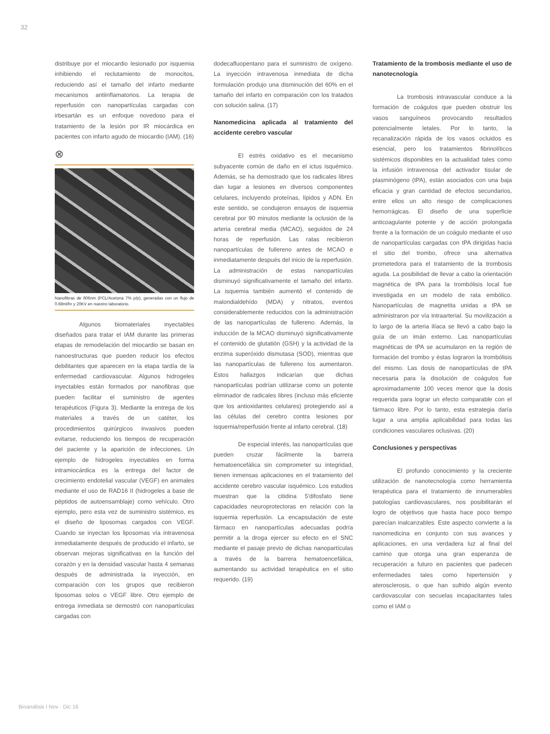32
distribuye por el miocardio lesionado por isquemia inhibiendo el reclutamiento de monocitos, reduciendo así el tamaño del infarto mediante mecanismos antiinfla­matorios. La terapia de reperfusión con nanopartículas cargadas con irbesartán es un enfoque novedoso para el tratamiento de la lesión por IR miocárdica en pacientes con infarto agudo de miocardio (IAM). (16)
⊗
Nanofibras de 606nm (PCL/Acetona 7% p/p), generadas con un flujo de 0.68ml/hr y 20KV en nuestro laboratorio.
Algunos biomateriales inyectables diseñados para tratar el IAM durante las primeras etapas de remodelación del miocardio se basan en nanoestructuras que pueden reducir los efectos debilitantes que aparecen en la etapa tardía de la enferme­dad cardiovascular. Algunos hidrogeles inyectables están formados por nanofibras que pueden facilitar el suministro de agentes terapéuticos (Figura 3). Mediante la entrega de los materiales a través de un catéter, los procedimientos quirúrgicos invasivos pueden evitarse, reduciendo los tiempos de recuperación del paciente y la aparición de infecciones. Un ejemplo de hidrogeles inyectables en forma intramiocárdica es la entrega del factor de crecimiento endotelial vascular (VEGF) en animales mediante el uso de RAD16 II (hidrogeles a base de péptidos de autoensamblaje) como vehículo. Otro ejemplo, pero esta vez de suministro sistémico, es el diseño de liposomas cargados con VEGF. Cuando se inyectan los liposomas vía intravenosa inmediatamente después de producido el infarto, se observan mejoras significativas en la función del corazón y en la densidad vascular hasta 4 semanas después de administrada la inyección, en comparación con los grupos que recibieron liposomas solos o VEGF libre. Otro ejemplo de entrega inmediata se demostró con nanopartículas cargadas con
dodecafluopentano para el suministro de oxígeno. La inyección intravenosa inmediata de dicha formulación produjo una disminución del 60% en el tamaño del infarto en comparación con los tratados con solución salina. (17)
Nanomedicina aplicada al tratamiento del accidente cerebro vascular
El estrés oxidativo es el mecanismo subyacente común de daño en el ictus isquémico. Además, se ha demostrado que los radicales libres dan lugar a lesiones en diversos componentes celulares, incluyendo proteínas, lípidos y ADN. En este sentido, se condujeron ensayos de isquemia cerebral por 90 minutos mediante la oclusión de la arteria cerebral media (MCAO), seguidos de 24 horas de reperfusión. Las ratas recibieron nanopartículas de fullereno antes de MCAO e inmediatamente después del inicio de la reperfusión. La administración de estas nanopartículas disminuyó significa­tivamente el tamaño del infarto. La isquemia también aumentó el contenido de malondialdehído (MDA) y nitratos, eventos considerablemente reducidos con la administración de las nanopartículas de fullereno. Además, la inducción de la MCAO disminuyó significativamente el contenido de glutatión (GSH) y la actividad de la enzima superóxido dismutasa (SOD), mientras que las nanopartículas de fullereno los aumentaron. Estos hallazgos indicarían que dichas nanopartículas podrían utilizarse como un potente eliminador de radicales libres (incluso más eficiente que los antioxidantes celulares) protegiendo así a las células del cerebro contra lesiones por isquemia/reperfusión frente al infarto cerebral. (18)
De especial interés, las nanopar­tículas que pueden cruzar fácilmente la barrera hematoencefálica sin comprometer su integridad, tienen inmensas aplicaciones en el tratamiento del accidente cerebro vascular isquémico. Los estudios muestran que la citidina 5'difosfato tiene capacidades neuroprotectoras en relación con la isquemia reperfusión. La encapsulación de este fármaco en nanopartículas adecuadas podría permitir a la droga ejercer su efecto en el SNC mediante el pasaje previo de dichas nanopartículas a través de la barrera hematoencefálica, aumentando su actividad terapéutica en el sitio requerido. (19)
Tratamiento de la trombosis mediante el uso de nanotecnología
La trombosis intravascular conduce a la formación de coágulos que pueden obstruir los vasos sanguíneos provocando resultados potencialmente letales. Por lo tanto, la recanalización rápida de los vasos ocluidos es esencial, pero los tratamientos fibrinolíticos sistémicos disponibles en la actualidad tales como la infusión intrave­nosa del activador tisular de plasminógeno (tPA), están asociados con una baja eficacia y gran cantidad de efectos secundarios, entre ellos un alto riesgo de complicaciones hemorrágicas. El diseño de una superficie anticoagulante potente y de acción prolongada frente a la formación de un coágulo mediante el uso de nanopartículas cargadas con tPA dirigidas hacia el sitio del trombo, ofrece una alternativa prometedora para el tratamiento de la trombosis aguda. La posibilidad de llevar a cabo la orientación magnética de tPA para la trombólisis local fue investigada en un modelo de rata embólico. Nanopartículas de magnetita unidas a tPA se administraron por vía intraarterial. Su movilización a lo largo de la arteria ilíaca se llevó a cabo bajo la guía de un imán externo. Las nanopartículas magné­ticas de tPA se acumularon en la región de formación del trombo y éstas lograron la trombólisis del mismo. Las dosis de nanopartículas de tPA necesaria para la disolución de coágulos fue aproxima­damente 100 veces menor que la dosis requerida para lograr un efecto comparable con el fármaco libre. Por lo tanto, esta estrategia daría lugar a una amplia aplicabilidad para todas las condiciones vasculares oclusivas. (20)
Conclusiones y perspectivas
El profundo conocimiento y la cre­ciente utilización de nanotecnología como herramienta terapéutica para el tratamiento de innumerables patologías cardiovascu­lares, nos posibilitarán el logro de objetivos que hasta hace poco tiempo parecían inalcanzables. Este aspecto convierte a la nanomedicina en conjunto con sus avances y aplicaciones, en una verdadera luz al final del camino que otorga una gran esperanza de recuperación a futuro en pacientes que padecen enfermedades tales como hipertensión y aterosclerosis, o que han sufrido algún evento cardiovascular con secuelas incapacitantes tales como el IAM o
Bioanálisis I Nov · Dic 16